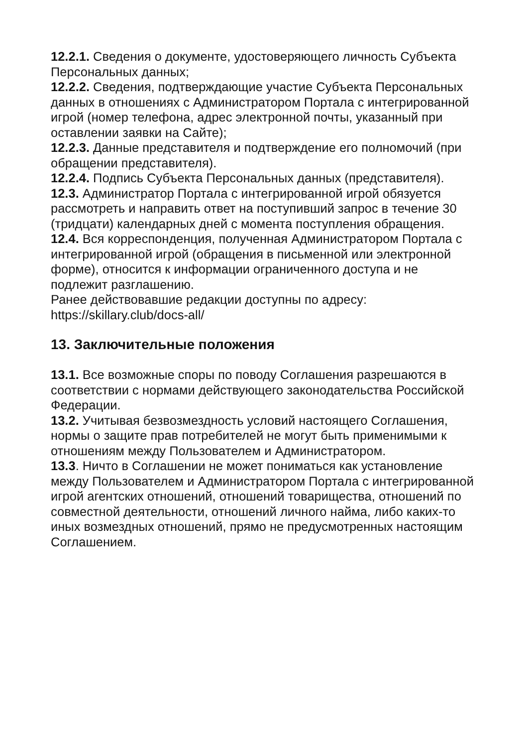12.2.1. Сведения о документе, удостоверяющего личность Субъекта Персональных данных;
12.2.2. Сведения, подтверждающие участие Субъекта Персональных данных в отношениях с Администратором Портала с интегрированной игрой (номер телефона, адрес электронной почты, указанный при оставлении заявки на Сайте);
12.2.3. Данные представителя и подтверждение его полномочий (при обращении представителя).
12.2.4. Подпись Субъекта Персональных данных (представителя).
12.3. Администратор Портала с интегрированной игрой обязуется рассмотреть и направить ответ на поступивший запрос в течение 30 (тридцати) календарных дней с момента поступления обращения.
12.4. Вся корреспонденция, полученная Администратором Портала с интегрированной игрой (обращения в письменной или электронной форме), относится к информации ограниченного доступа и не подлежит разглашению.
Ранее действовавшие редакции доступны по адресу: https://skillary.club/docs-all/
13. Заключительные положения
13.1. Все возможные споры по поводу Соглашения разрешаются в соответствии с нормами действующего законодательства Российской Федерации.
13.2. Учитывая безвозмездность условий настоящего Соглашения, нормы о защите прав потребителей не могут быть применимыми к отношениям между Пользователем и Администратором.
13.3. Ничто в Соглашении не может пониматься как установление между Пользователем и Администратором Портала с интегрированной игрой агентских отношений, отношений товарищества, отношений по совместной деятельности, отношений личного найма, либо каких-то иных возмездных отношений, прямо не предусмотренных настоящим Соглашением.